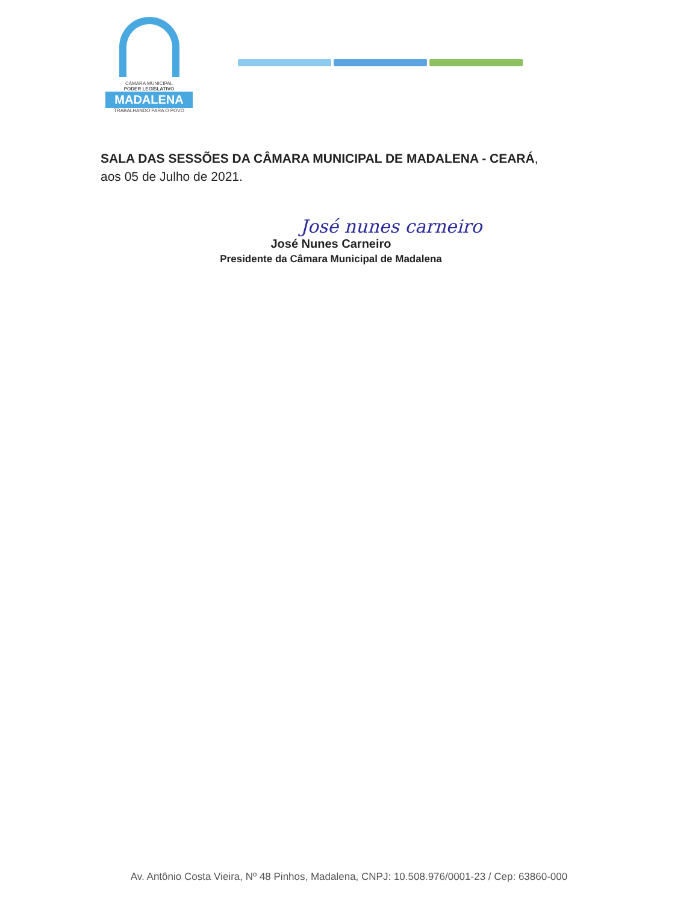CÂMARA MUNICIPAL
PODER LEGISLATIVO
MADALENA
TRABALHANDO PARA O POVO
SALA DAS SESSÕES DA CÂMARA MUNICIPAL DE MADALENA - CEARÁ,
aos 05 de Julho de 2021.
José nunes carneiro
José Nunes Carneiro
Presidente da Câmara Municipal de Madalena
Av. Antônio Costa Vieira, Nº 48 Pinhos, Madalena, CNPJ: 10.508.976/0001-23 / Cep: 63860-000